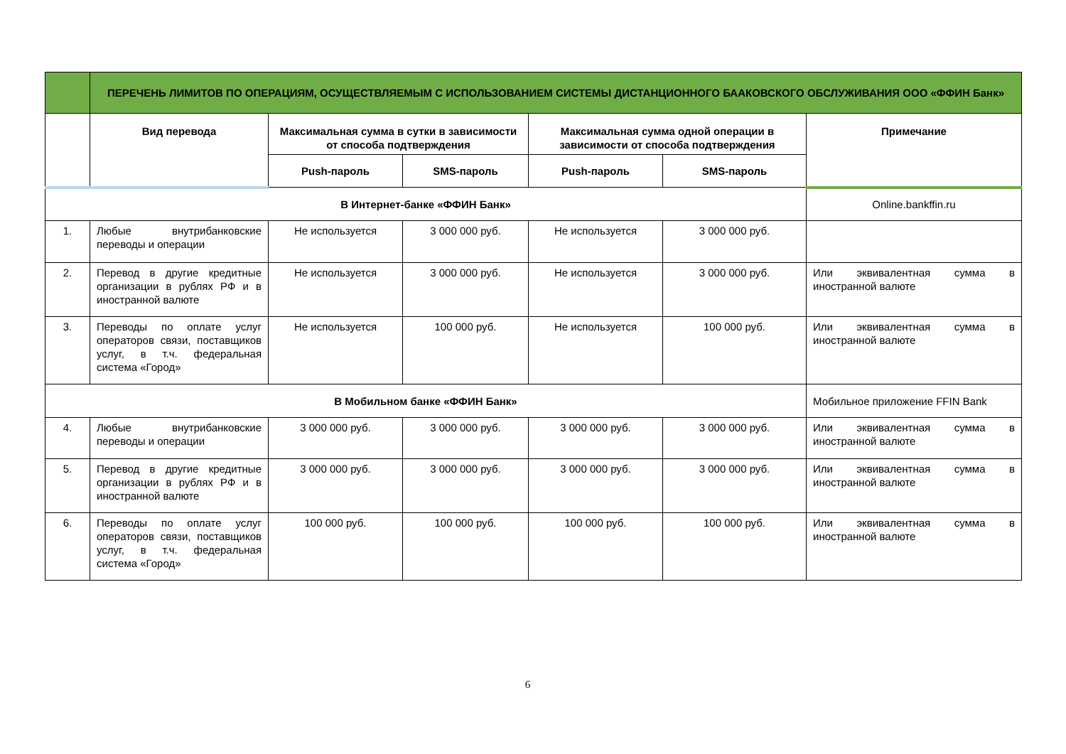| | ПЕРЕЧЕНЬ ЛИМИТОВ ПО ОПЕРАЦИЯМ, ОСУЩЕСТВЛЯЕМЫМ С ИСПОЛЬЗОВАНИЕМ СИСТЕМЫ ДИСТАНЦИОННОГО БААКОВСКОГО ОБСЛУЖИВАНИЯ ООО «ФФИН Банк» | | | | | |
| --- | --- | --- | --- | --- | --- | --- |
| | Вид перевода | Максимальная сумма в сутки в зависимости от способа подтверждения | | Максимальная сумма одной операции в зависимости от способа подтверждения | | Примечание |
| | | Push-пароль | SMS-пароль | Push-пароль | SMS-пароль | |
| В Интернет-банке «ФФИН Банк» | | | | | | Online.bankffin.ru |
| 1. | Любые внутрибанковские переводы и операции | Не используется | 3 000 000 руб. | Не используется | 3 000 000 руб. | |
| 2. | Перевод в другие кредитные организации в рублях РФ и в иностранной валюте | Не используется | 3 000 000 руб. | Не используется | 3 000 000 руб. | Или эквивалентная сумма в иностранной валюте |
| 3. | Переводы по оплате услуг операторов связи, поставщиков услуг, в т.ч. федеральная система «Город» | Не используется | 100 000 руб. | Не используется | 100 000 руб. | Или эквивалентная сумма в иностранной валюте |
| В Мобильном банке «ФФИН Банк» | | | | | | Мобильное приложение FFIN Bank |
| 4. | Любые внутрибанковские переводы и операции | 3 000 000 руб. | 3 000 000 руб. | 3 000 000 руб. | 3 000 000 руб. | Или эквивалентная сумма в иностранной валюте |
| 5. | Перевод в другие кредитные организации в рублях РФ и в иностранной валюте | 3 000 000 руб. | 3 000 000 руб. | 3 000 000 руб. | 3 000 000 руб. | Или эквивалентная сумма в иностранной валюте |
| 6. | Переводы по оплате услуг операторов связи, поставщиков услуг, в т.ч. федеральная система «Город» | 100 000 руб. | 100 000 руб. | 100 000 руб. | 100 000 руб. | Или эквивалентная сумма в иностранной валюте |
6